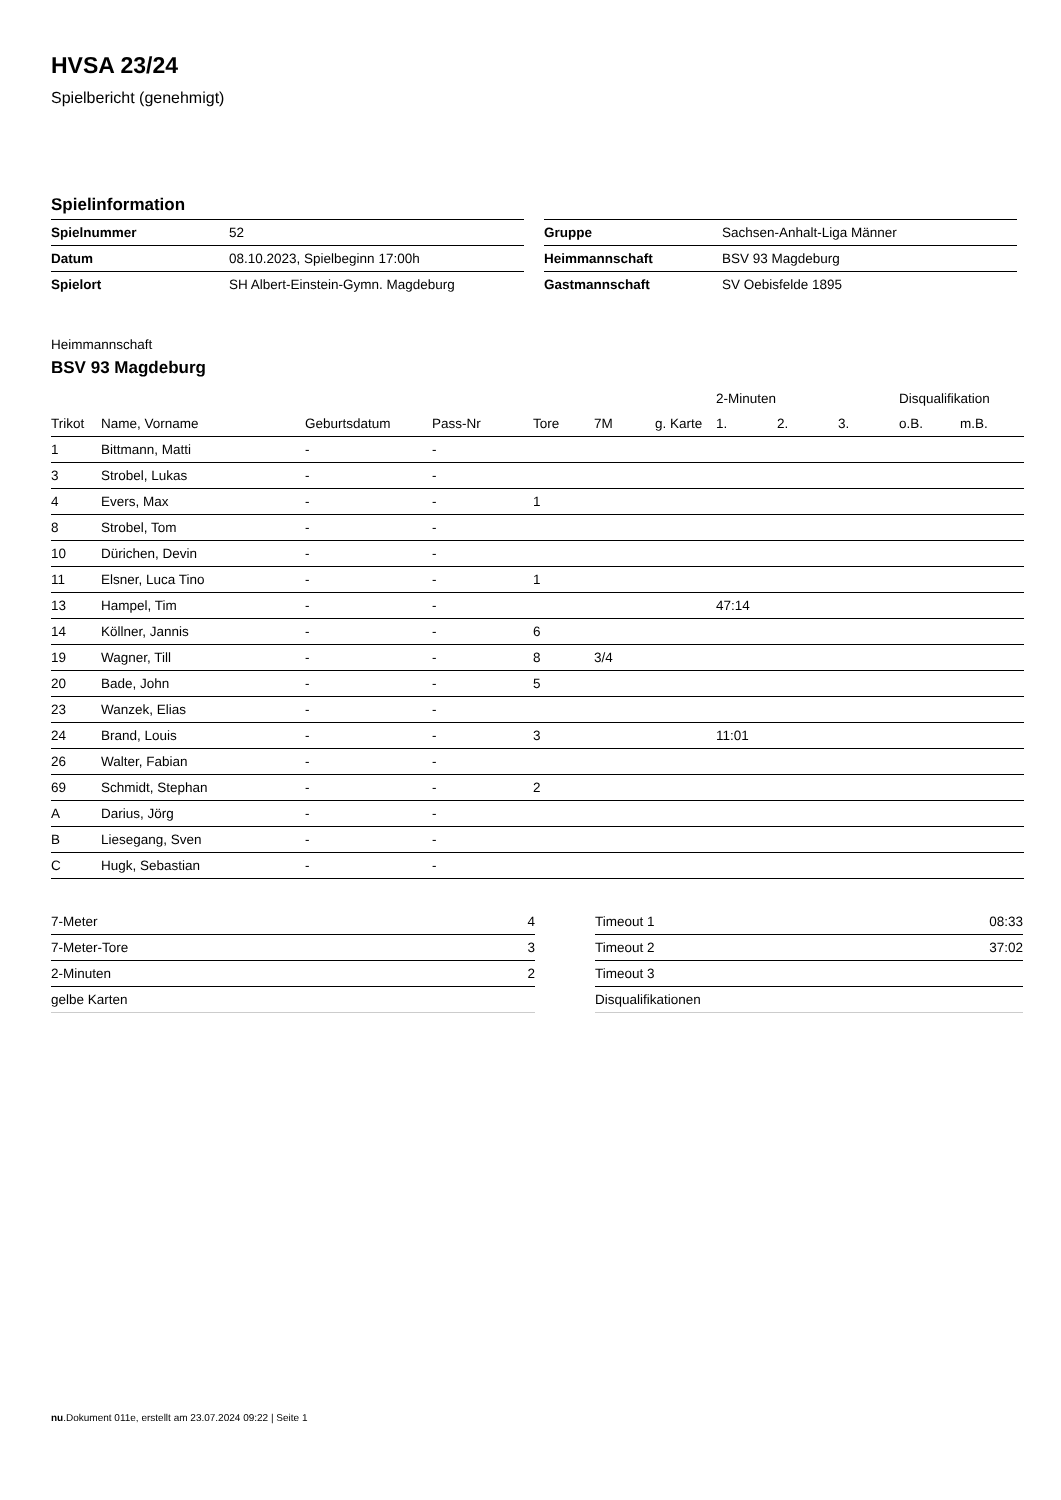HVSA 23/24
Spielbericht (genehmigt)
Spielinformation
| Spielnummer | 52 |
| Datum | 08.10.2023, Spielbeginn 17:00h |
| Spielort | SH Albert-Einstein-Gymn. Magdeburg |
| Gruppe | Sachsen-Anhalt-Liga Männer |
| Heimmannschaft | BSV 93 Magdeburg |
| Gastmannschaft | SV Oebisfelde 1895 |
Heimmannschaft
BSV 93 Magdeburg
| | | | | | | | 2-Minuten | | | Disqualifikation | |
| --- | --- | --- | --- | --- | --- | --- | --- | --- | --- | --- | --- |
| Trikot | Name, Vorname | Geburtsdatum | Pass-Nr | Tore | 7M | g. Karte | 1. | 2. | 3. | o.B. | m.B. |
| 1 | Bittmann, Matti | - | - | | | | | | | | |
| 3 | Strobel, Lukas | - | - | | | | | | | | |
| 4 | Evers, Max | - | - | 1 | | | | | | | |
| 8 | Strobel, Tom | - | - | | | | | | | | |
| 10 | Dürichen, Devin | - | - | | | | | | | | |
| 11 | Elsner, Luca Tino | - | - | 1 | | | | | | | |
| 13 | Hampel, Tim | - | - | | | | 47:14 | | | | |
| 14 | Köllner, Jannis | - | - | 6 | | | | | | | |
| 19 | Wagner, Till | - | - | 8 | 3/4 | | | | | | |
| 20 | Bade, John | - | - | 5 | | | | | | | |
| 23 | Wanzek, Elias | - | - | | | | | | | | |
| 24 | Brand, Louis | - | - | 3 | | | 11:01 | | | | |
| 26 | Walter, Fabian | - | - | | | | | | | | |
| 69 | Schmidt, Stephan | - | - | 2 | | | | | | | |
| A | Darius, Jörg | - | - | | | | | | | | |
| B | Liesegang, Sven | - | - | | | | | | | | |
| C | Hugk, Sebastian | - | - | | | | | | | | |
| 7-Meter | 4 |
| 7-Meter-Tore | 3 |
| 2-Minuten | 2 |
| gelbe Karten | |
| Timeout 1 | 08:33 |
| Timeout 2 | 37:02 |
| Timeout 3 | |
| Disqualifikationen | |
nu.Dokument 011e, erstellt am 23.07.2024 09:22 | Seite 1